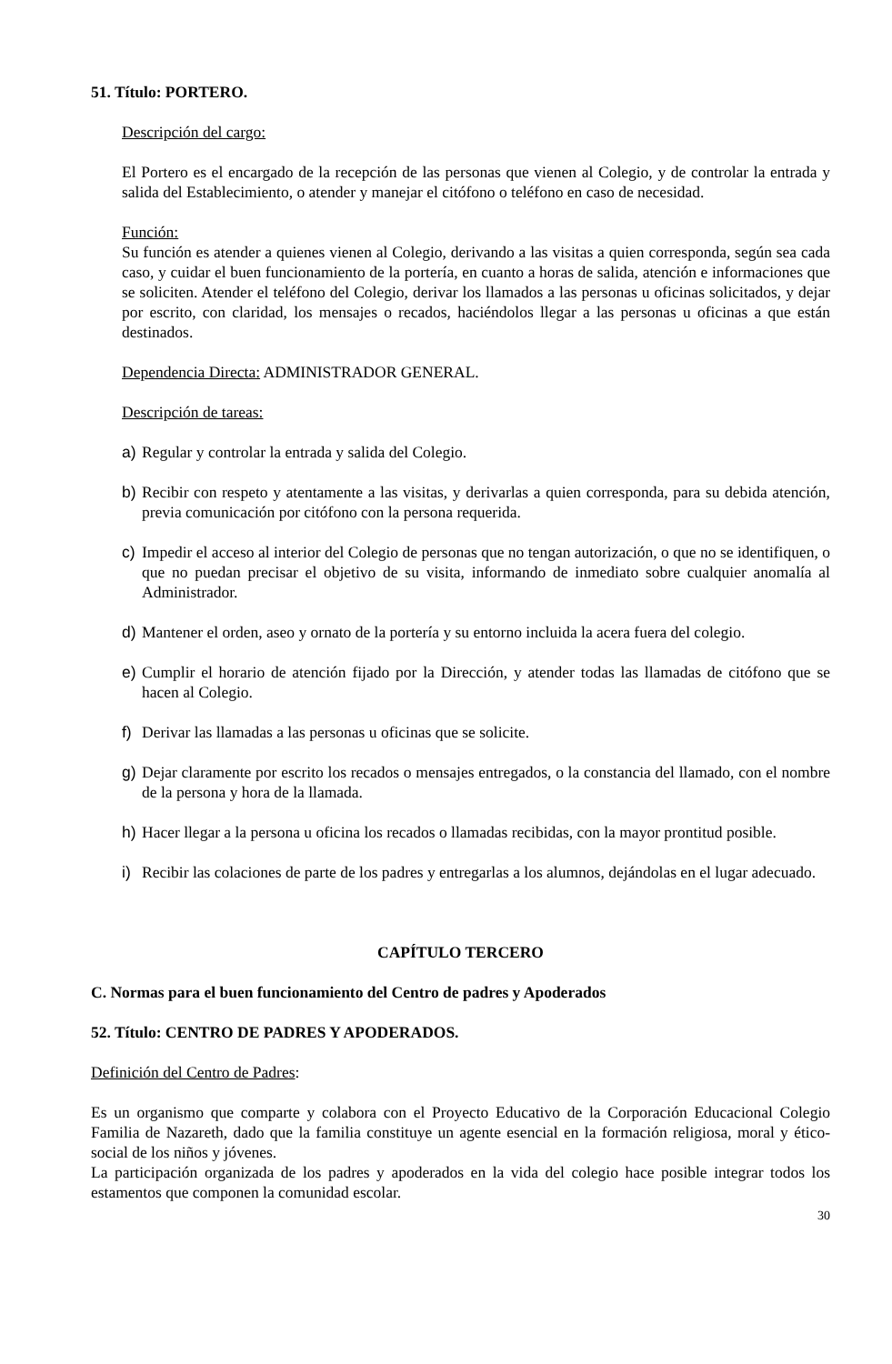51. Título: PORTERO.
Descripción del cargo:
El Portero es el encargado de la recepción de las personas que vienen al Colegio, y de controlar la entrada y salida del Establecimiento, o atender y manejar el citófono o teléfono en caso de necesidad.
Función:
Su función es atender a quienes vienen al Colegio, derivando a las visitas a quien corresponda, según sea cada caso, y cuidar el buen funcionamiento de la portería, en cuanto a horas de salida, atención e informaciones que se soliciten. Atender el teléfono del Colegio, derivar los llamados a las personas u oficinas solicitados, y dejar por escrito, con claridad, los mensajes o recados, haciéndolos llegar a las personas u oficinas a que están destinados.
Dependencia Directa: ADMINISTRADOR GENERAL.
Descripción de tareas:
a) Regular y controlar la entrada y salida del Colegio.
b) Recibir con respeto y atentamente a las visitas, y derivarlas a quien corresponda, para su debida atención, previa comunicación por citófono con la persona requerida.
c) Impedir el acceso al interior del Colegio de personas que no tengan autorización, o que no se identifiquen, o que no puedan precisar el objetivo de su visita, informando de inmediato sobre cualquier anomalía al Administrador.
d) Mantener el orden, aseo y ornato de la portería y su entorno incluida la acera fuera del colegio.
e) Cumplir el horario de atención fijado por la Dirección, y atender todas las llamadas de citófono que se hacen al Colegio.
f) Derivar las llamadas a las personas u oficinas que se solicite.
g) Dejar claramente por escrito los recados o mensajes entregados, o la constancia del llamado, con el nombre de la persona y hora de la llamada.
h) Hacer llegar a la persona u oficina los recados o llamadas recibidas, con la mayor prontitud posible.
i) Recibir las colaciones de parte de los padres y entregarlas a los alumnos, dejándolas en el lugar adecuado.
CAPÍTULO TERCERO
C. Normas para el buen funcionamiento del Centro de padres y Apoderados
52. Título: CENTRO DE PADRES Y APODERADOS.
Definición del Centro de Padres:
Es un organismo que comparte y colabora con el Proyecto Educativo de la Corporación Educacional Colegio Familia de Nazareth, dado que la familia constituye un agente esencial en la formación religiosa, moral y ético-social de los niños y jóvenes.
La participación organizada de los padres y apoderados en la vida del colegio hace posible integrar todos los estamentos que componen la comunidad escolar.
30